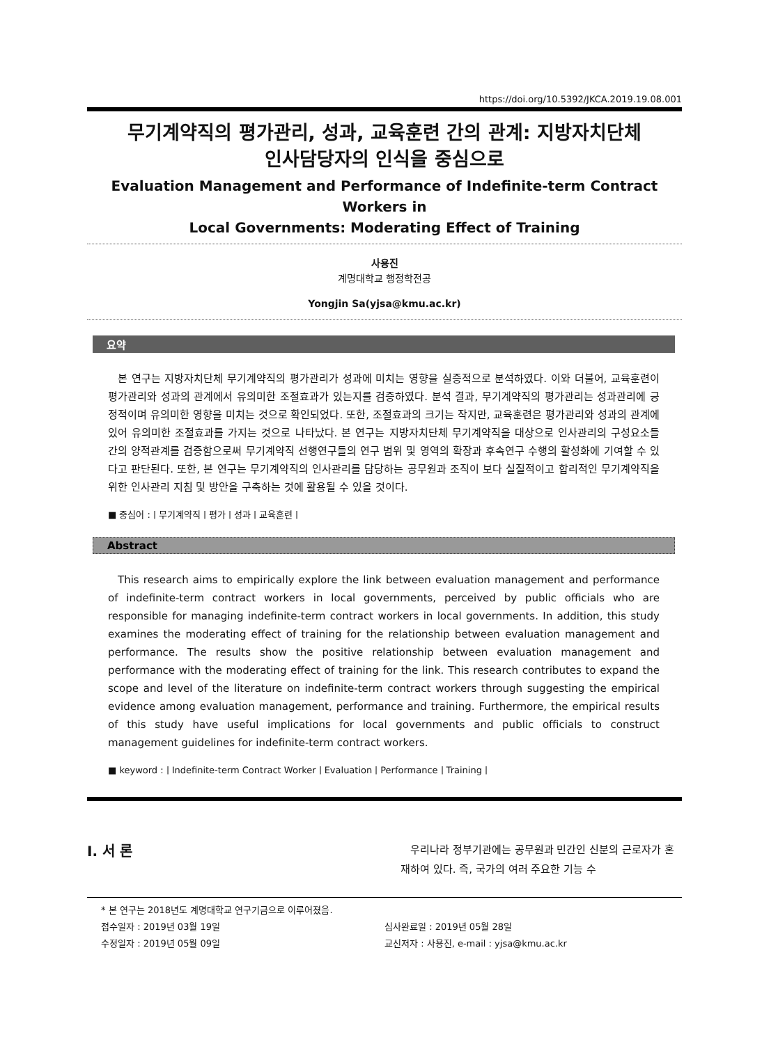https://doi.org/10.5392/JKCA.2019.19.08.001
무기계약직의 평가관리, 성과, 교육훈련 간의 관계: 지방자치단체
인사담당자의 인식을 중심으로
Evaluation Management and Performance of Indefinite-term Contract Workers in
Local Governments: Moderating Effect of Training
사용진
계명대학교 행정학전공
Yongjin Sa(yjsa@kmu.ac.kr)
요약
본 연구는 지방자치단체 무기계약직의 평가관리가 성과에 미치는 영향을 실증적으로 분석하였다. 이와 더불어, 교육훈련이 평가관리와 성과의 관계에서 유의미한 조절효과가 있는지를 검증하였다. 분석 결과, 무기계약직의 평가관리는 성과관리에 긍정적이며 유의미한 영향을 미치는 것으로 확인되었다. 또한, 조절효과의 크기는 작지만, 교육훈련은 평가관리와 성과의 관계에 있어 유의미한 조절효과를 가지는 것으로 나타났다. 본 연구는 지방자치단체 무기계약직을 대상으로 인사관리의 구성요소들 간의 양적관계를 검증함으로써 무기계약직 선행연구들의 연구 범위 및 영역의 확장과 후속연구 수행의 활성화에 기여할 수 있다고 판단된다. 또한, 본 연구는 무기계약직의 인사관리를 담당하는 공무원과 조직이 보다 실질적이고 합리적인 무기계약직을 위한 인사관리 지침 및 방안을 구축하는 것에 활용될 수 있을 것이다.
■ 중심어 :ㅣ무기계약직ㅣ평가ㅣ성과ㅣ교육훈련ㅣ
Abstract
This research aims to empirically explore the link between evaluation management and performance of indefinite-term contract workers in local governments, perceived by public officials who are responsible for managing indefinite-term contract workers in local governments. In addition, this study examines the moderating effect of training for the relationship between evaluation management and performance. The results show the positive relationship between evaluation management and performance with the moderating effect of training for the link. This research contributes to expand the scope and level of the literature on indefinite-term contract workers through suggesting the empirical evidence among evaluation management, performance and training. Furthermore, the empirical results of this study have useful implications for local governments and public officials to construct management guidelines for indefinite-term contract workers.
■ keyword :ㅣIndefinite-term Contract WorkerㅣEvaluationㅣPerformanceㅣTrainingㅣ
I. 서 론
우리나라 정부기관에는 공무원과 민간인 신분의 근로자가 혼재하여 있다. 즉, 국가의 여러 주요한 기능 수
* 본 연구는 2018년도 계명대학교 연구기금으로 이루어졌음.
접수일자 : 2019년 03월 19일 심사완료일 : 2019년 05월 28일
수정일자 : 2019년 05월 09일 교신저자 : 사용진, e-mail : yjsa@kmu.ac.kr